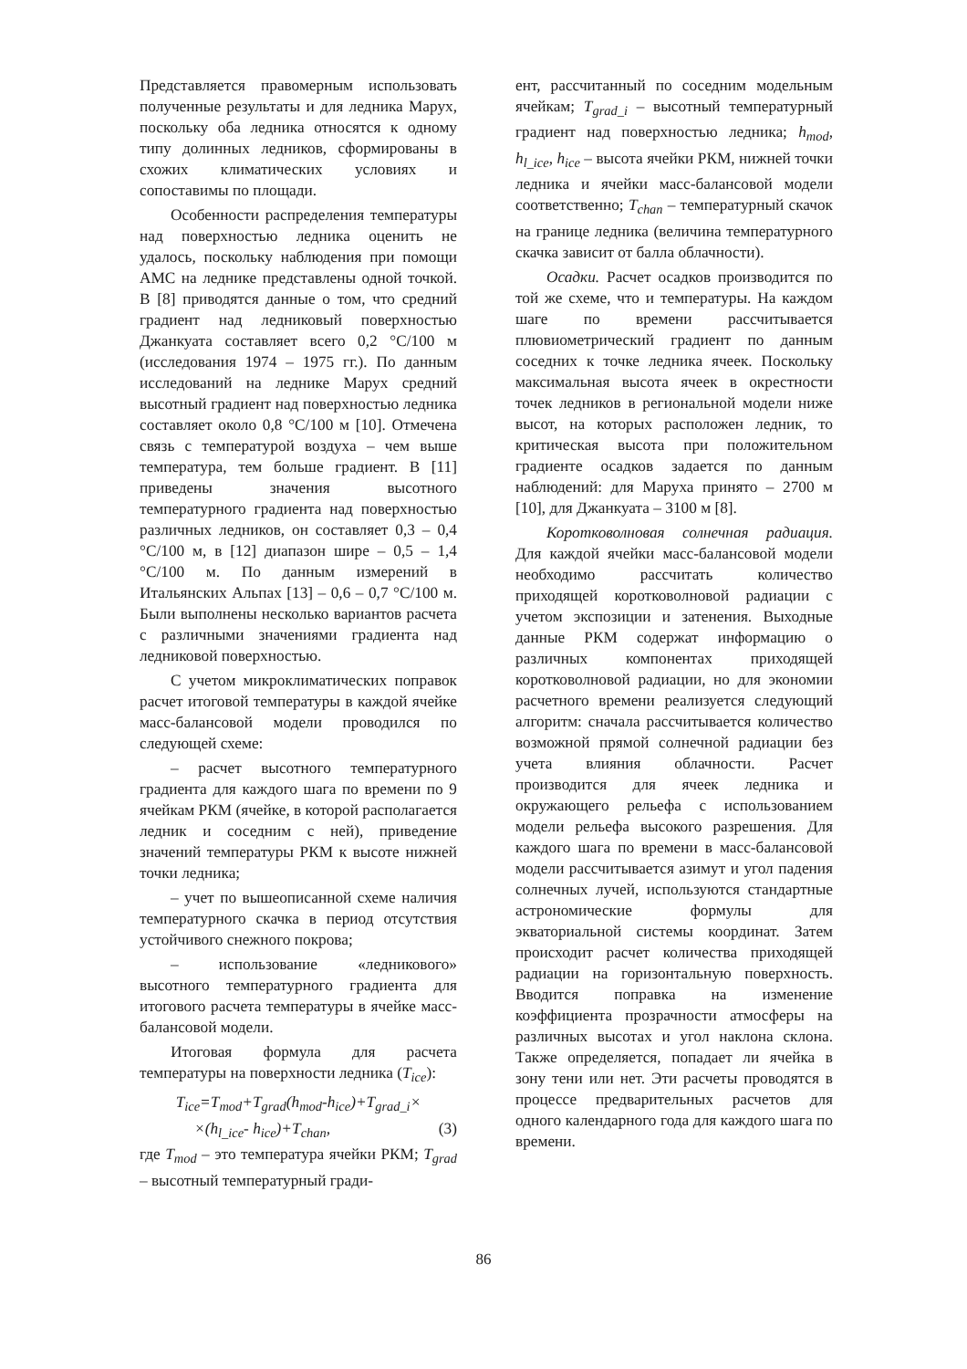Представляется правомерным использовать полученные результаты и для ледника Марух, поскольку оба ледника относятся к одному типу долинных ледников, сформированы в схожих климатических условиях и сопоставимы по площади.
Особенности распределения температуры над поверхностью ледника оценить не удалось, поскольку наблюдения при помощи АМС на леднике представлены одной точкой. В [8] приводятся данные о том, что средний градиент над ледниковый поверхностью Джанкуата составляет всего 0,2 °С/100 м (исследования 1974 – 1975 гг.). По данным исследований на леднике Марух средний высотный градиент над поверхностью ледника составляет около 0,8 °С/100 м [10]. Отмечена связь с температурой воздуха – чем выше температура, тем больше градиент. В [11] приведены значения высотного температурного градиента над поверхностью различных ледников, он составляет 0,3 – 0,4 °С/100 м, в [12] диапазон шире – 0,5 – 1,4 °С/100 м. По данным измерений в Итальянских Альпах [13] – 0,6 – 0,7 °С/100 м. Были выполнены несколько вариантов расчета с различными значениями градиента над ледниковой поверхностью.
С учетом микроклиматических поправок расчет итоговой температуры в каждой ячейке масс-балансовой модели проводился по следующей схеме:
– расчет высотного температурного градиента для каждого шага по времени по 9 ячейкам РКМ (ячейке, в которой располагается ледник и соседним с ней), приведение значений температуры РКМ к высоте нижней точки ледника;
– учет по вышеописанной схеме наличия температурного скачка в период отсутствия устойчивого снежного покрова;
– использование «ледникового» высотного температурного градиента для итогового расчета температуры в ячейке масс-балансовой модели.
Итоговая формула для расчета температуры на поверхности ледника (T<sub>ice</sub>):
T<sub>ice</sub>=T<sub>mod</sub>+T<sub>grad</sub>(h<sub>mod</sub>-h<sub>ice</sub>)+T<sub>grad_i</sub>×
×(h<sub>l_ice</sub>- h<sub>ice</sub>)+T<sub>chan</sub>, (3)
где T<sub>mod</sub> – это температура ячейки РКМ; T<sub>grad</sub> – высотный температурный гради-
ент, рассчитанный по соседним модельным ячейкам; T<sub>grad_i</sub> – высотный температурный градиент над поверхностью ледника; h<sub>mod</sub>, h<sub>l_ice</sub>, h<sub>ice</sub> – высота ячейки РКМ, нижней точки ледника и ячейки масс-балансовой модели соответственно; T<sub>chan</sub> – температурный скачок на границе ледника (величина температурного скачка зависит от балла облачности).
Осадки. Расчет осадков производится по той же схеме, что и температуры. На каждом шаге по времени рассчитывается плювиометрический градиент по данным соседних к точке ледника ячеек. Поскольку максимальная высота ячеек в окрестности точек ледников в региональной модели ниже высот, на которых расположен ледник, то критическая высота при положительном градиенте осадков задается по данным наблюдений: для Маруха принято – 2700 м [10], для Джанкуата – 3100 м [8].
Коротковолновая солнечная радиация. Для каждой ячейки масс-балансовой модели необходимо рассчитать количество приходящей коротковолновой радиации с учетом экспозиции и затенения. Выходные данные РКМ содержат информацию о различных компонентах приходящей коротковолновой радиации, но для экономии расчетного времени реализуется следующий алгоритм: сначала рассчитывается количество возможной прямой солнечной радиации без учета влияния облачности. Расчет производится для ячеек ледника и окружающего рельефа с использованием модели рельефа высокого разрешения. Для каждого шага по времени в масс-балансовой модели рассчитывается азимут и угол падения солнечных лучей, используются стандартные астрономические формулы для экваториальной системы координат. Затем происходит расчет количества приходящей радиации на горизонтальную поверхность. Вводится поправка на изменение коэффициента прозрачности атмосферы на различных высотах и угол наклона склона. Также определяется, попадает ли ячейка в зону тени или нет. Эти расчеты проводятся в процессе предварительных расчетов для одного календарного года для каждого шага по времени.
86